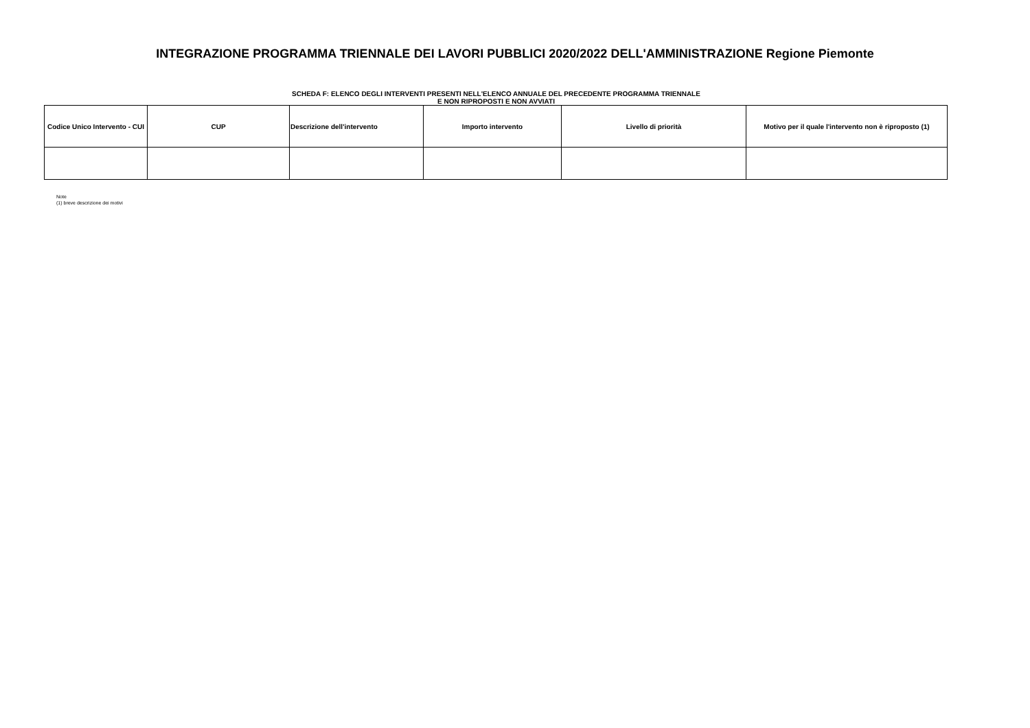INTEGRAZIONE PROGRAMMA TRIENNALE DEI LAVORI PUBBLICI 2020/2022 DELL'AMMINISTRAZIONE Regione Piemonte
SCHEDA F: ELENCO DEGLI INTERVENTI PRESENTI NELL'ELENCO ANNUALE DEL PRECEDENTE PROGRAMMA TRIENNALE
E NON RIPROPOSTI E NON AVVIATI
| Codice Unico Intervento - CUI | CUP | Descrizione dell'intervento | Importo intervento | Livello di priorità | Motivo per il quale l'intervento non è riproposto (1) |
| --- | --- | --- | --- | --- | --- |
Note
(1) breve descrizione dei motivi